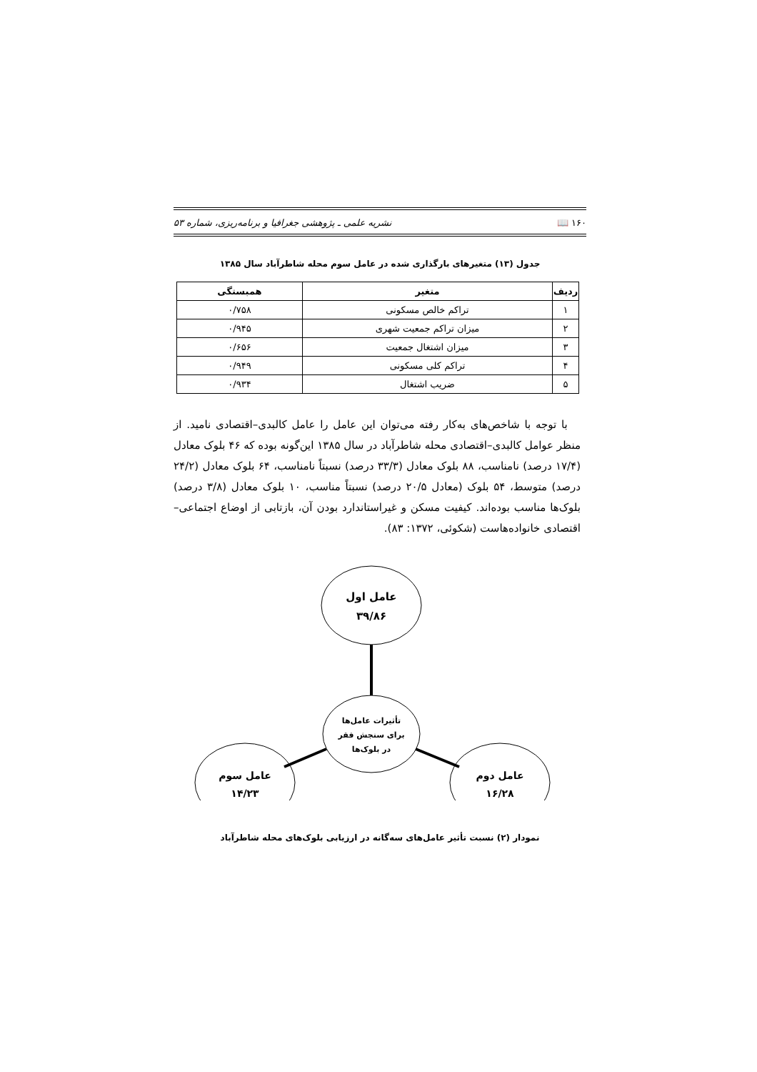۱۶۰ 📖 نشریه علمی ـ پژوهشی جغرافیا و برنامه‌ریزی، شماره ۵۳
جدول (۱۳) متغیرهای بارگذاری شده در عامل سوم محله شاطرآباد سال ۱۳۸۵
| ردیف | متغیر | همبستگی |
| --- | --- | --- |
| ۱ | تراکم خالص مسکونی | ۰/۷۵۸ |
| ۲ | میزان تراکم جمعیت شهری | ۰/۹۴۵ |
| ۳ | میزان اشتغال جمعیت | ۰/۶۵۶ |
| ۴ | تراکم کلی مسکونی | ۰/۹۴۹ |
| ۵ | ضریب اشتغال | ۰/۹۳۴ |
با توجه با شاخص‌های به‌کار رفته می‌توان این عامل را عامل کالبدی–اقتصادی نامید. از منظر عوامل کالبدی–اقتصادی محله شاطرآباد در سال ۱۳۸۵ این‌گونه بوده که ۴۶ بلوک معادل (۱۷/۴ درصد) نامناسب، ۸۸ بلوک معادل (۳۳/۳ درصد) نسبتاً نامناسب، ۶۴ بلوک معادل (۲۴/۲ درصد) متوسط، ۵۴ بلوک (معادل ۲۰/۵ درصد) نسبتاً مناسب، ۱۰ بلوک معادل (۳/۸ درصد) بلوک‌ها مناسب بوده‌اند. کیفیت مسکن و غیراستاندارد بودن آن، بازتابی از اوضاع اجتماعی– اقتصادی خانواده‌هاست (شکوئی، ۱۳۷۲: ۸۳).
عامل اول
۳۹/۸۶
تأثیرات عامل‌ها
برای سنجش فقر
در بلوک‌ها
عامل سوم
۱۴/۲۳
عامل دوم
۱۶/۲۸
نمودار (۲) نسبت تأثیر عامل‌های سه‌گانه در ارزیابی بلوک‌های محله شاطرآباد